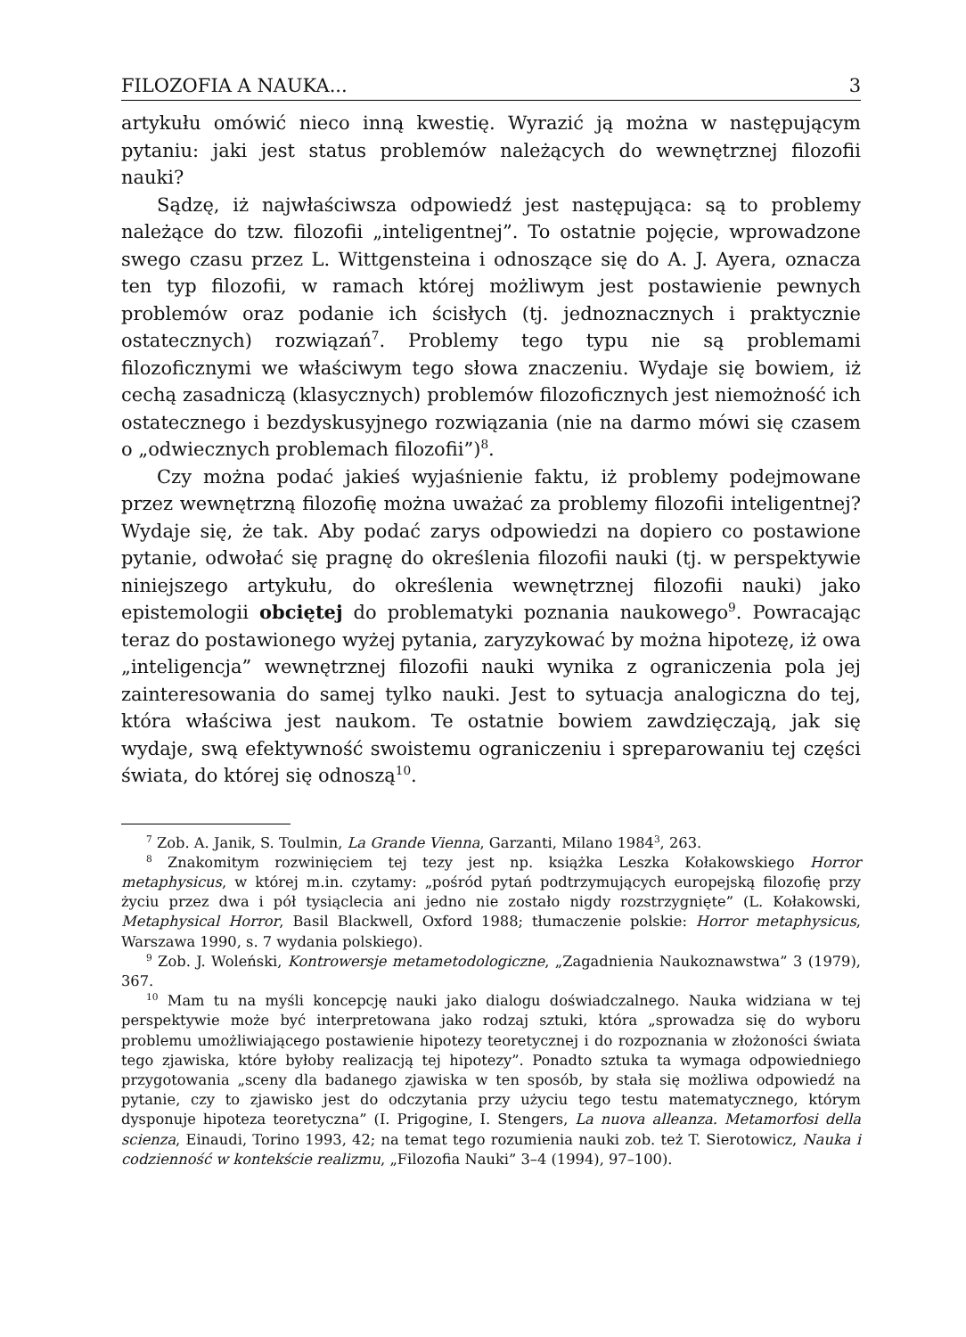FILOZOFIA A NAUKA... 3
artykułu omówić nieco inną kwestię. Wyrazić ją można w następującym pytaniu: jaki jest status problemów należących do wewnętrznej filozofii nauki?
Sądzę, iż najwłaściwsza odpowiedź jest następująca: są to problemy należące do tzw. filozofii „inteligentnej”. To ostatnie pojęcie, wprowadzone swego czasu przez L. Wittgensteina i odnoszące się do A. J. Ayera, oznacza ten typ filozofii, w ramach której możliwym jest postawienie pewnych problemów oraz podanie ich ścisłych (tj. jednoznacznych i praktycznie ostatecznych) rozwiązań<sup>7</sup>. Problemy tego typu nie są problemami filozoficznymi we właściwym tego słowa znaczeniu. Wydaje się bowiem, iż cechą zasadniczą (klasycznych) problemów filozoficznych jest niemożność ich ostatecznego i bezdyskusyjnego rozwiązania (nie na darmo mówi się czasem o „odwiecznych problemach filozofii”)<sup>8</sup>.
Czy można podać jakieś wyjaśnienie faktu, iż problemy podejmowane przez wewnętrzną filozofię można uważać za problemy filozofii inteligentnej? Wydaje się, że tak. Aby podać zarys odpowiedzi na dopiero co postawione pytanie, odwołać się pragnę do określenia filozofii nauki (tj. w perspektywie niniejszego artykułu, do określenia wewnętrznej filozofii nauki) jako epistemologii obciętej do problematyki poznania naukowego<sup>9</sup>. Powracając teraz do postawionego wyżej pytania, zaryzykować by można hipotezę, iż owa „inteligencja” wewnętrznej filozofii nauki wynika z ograniczenia pola jej zainteresowania do samej tylko nauki. Jest to sytuacja analogiczna do tej, która właściwa jest naukom. Te ostatnie bowiem zawdzięczają, jak się wydaje, swą efektywność swoistemu ograniczeniu i spreparowaniu tej części świata, do której się odnoszą<sup>10</sup>.
<sup>7</sup> Zob. A. Janik, S. Toulmin, La Grande Vienna, Garzanti, Milano 1984<sup>3</sup>, 263.
<sup>8</sup> Znakomitym rozwinięciem tej tezy jest np. książka Leszka Kołakowskiego Horror metaphysicus, w której m.in. czytamy: „pośród pytań podtrzymujących europejską filozofię przy życiu przez dwa i pół tysiąclecia ani jedno nie zostało nigdy rozstrzygnięte” (L. Kołakowski, Metaphysical Horror, Basil Blackwell, Oxford 1988; tłumaczenie polskie: Horror metaphysicus, Warszawa 1990, s. 7 wydania polskiego).
<sup>9</sup> Zob. J. Woleński, Kontrowersje metametodologiczne, „Zagadnienia Naukoznawstwa” 3 (1979), 367.
<sup>10</sup> Mam tu na myśli koncepcję nauki jako dialogu doświadczalnego. Nauka widziana w tej perspektywie może być interpretowana jako rodzaj sztuki, która „sprowadza się do wyboru problemu umożliwiającego postawienie hipotezy teoretycznej i do rozpoznania w złożoności świata tego zjawiska, które byłoby realizacją tej hipotezy”. Ponadto sztuka ta wymaga odpowiedniego przygotowania „sceny dla badanego zjawiska w ten sposób, by stała się możliwa odpowiedź na pytanie, czy to zjawisko jest do odczytania przy użyciu tego testu matematycznego, którym dysponuje hipoteza teoretyczna” (I. Prigogine, I. Stengers, La nuova alleanza. Metamorfosi della scienza, Einaudi, Torino 1993, 42; na temat tego rozumienia nauki zob. też T. Sierotowicz, Nauka i codzienność w kontekście realizmu, „Filozofia Nauki” 3–4 (1994), 97–100).